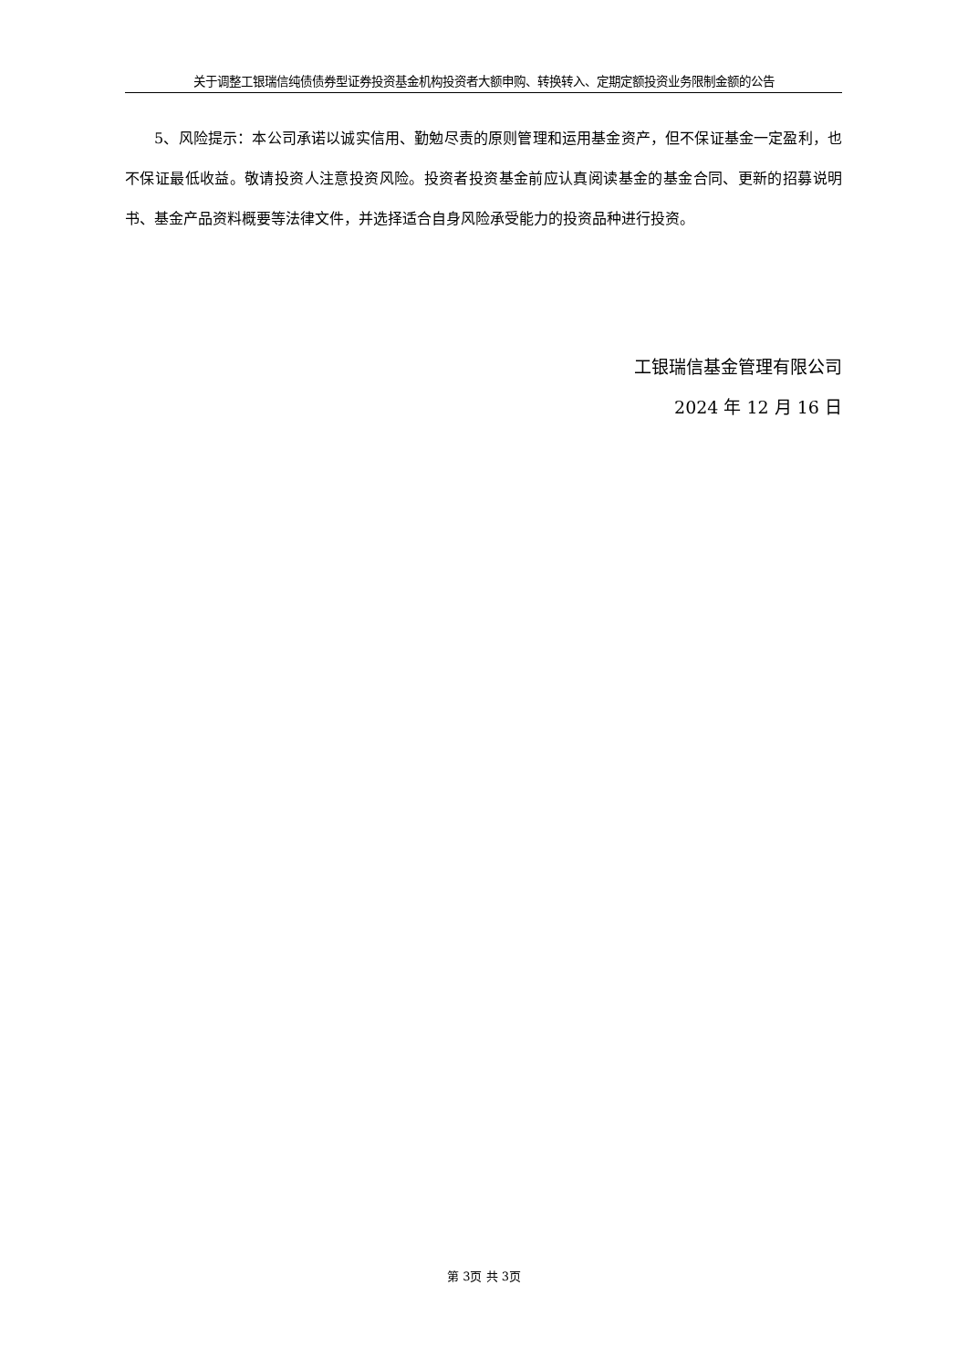关于调整工银瑞信纯债债券型证券投资基金机构投资者大额申购、转换转入、定期定额投资业务限制金额的公告
5、风险提示：本公司承诺以诚实信用、勤勉尽责的原则管理和运用基金资产，但不保证基金一定盈利，也不保证最低收益。敬请投资人注意投资风险。投资者投资基金前应认真阅读基金的基金合同、更新的招募说明书、基金产品资料概要等法律文件，并选择适合自身风险承受能力的投资品种进行投资。
工银瑞信基金管理有限公司
2024 年 12 月 16 日
第 3页 共 3页